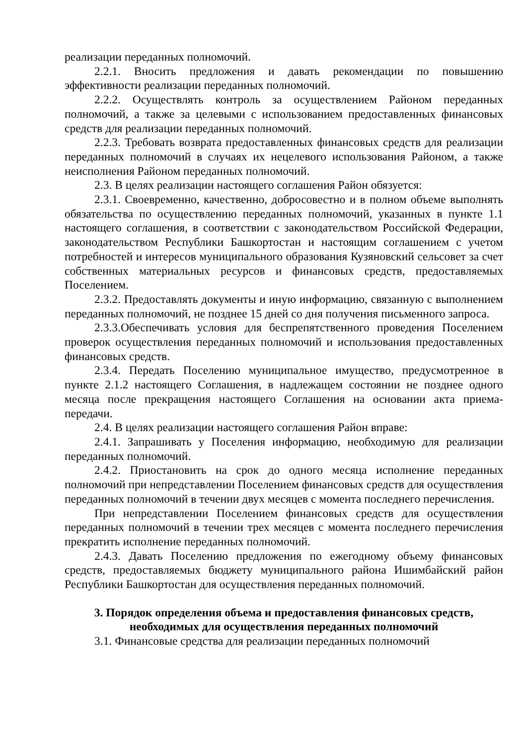реализации переданных полномочий.
2.2.1. Вносить предложения и давать рекомендации по повышению эффективности реализации переданных полномочий.
2.2.2. Осуществлять контроль за осуществлением Районом переданных полномочий, а также за целевыми с использованием предоставленных финансовых средств для реализации переданных полномочий.
2.2.3. Требовать возврата предоставленных финансовых средств для реализации переданных полномочий в случаях их нецелевого использования Районом, а также неисполнения Районом переданных полномочий.
2.3. В целях реализации настоящего соглашения Район обязуется:
2.3.1. Своевременно, качественно, добросовестно и в полном объеме выполнять обязательства по осуществлению переданных полномочий, указанных в пункте 1.1 настоящего соглашения, в соответствии с законодательством Российской Федерации, законодательством Республики Башкортостан и настоящим соглашением с учетом потребностей и интересов муниципального образования Кузяновский сельсовет за счет собственных материальных ресурсов и финансовых средств, предоставляемых Поселением.
2.3.2. Предоставлять документы и иную информацию, связанную с выполнением переданных полномочий, не позднее 15 дней со дня получения письменного запроса.
2.3.3.Обеспечивать условия для беспрепятственного проведения Поселением проверок осуществления переданных полномочий и использования предоставленных финансовых средств.
2.3.4. Передать Поселению муниципальное имущество, предусмотренное в пункте 2.1.2 настоящего Соглашения, в надлежащем состоянии не позднее одного месяца после прекращения настоящего Соглашения на основании акта приема-передачи.
2.4. В целях реализации настоящего соглашения Район вправе:
2.4.1. Запрашивать у Поселения информацию, необходимую для реализации переданных полномочий.
2.4.2. Приостановить на срок до одного месяца исполнение переданных полномочий при непредставлении Поселением финансовых средств для осуществления переданных полномочий в течении двух месяцев с момента последнего перечисления.
При непредставлении Поселением финансовых средств для осуществления переданных полномочий в течении трех месяцев с момента последнего перечисления прекратить исполнение переданных полномочий.
2.4.3. Давать Поселению предложения по ежегодному объему финансовых средств, предоставляемых бюджету муниципального района Ишимбайский район Республики Башкортостан для осуществления переданных полномочий.
3. Порядок определения объема и предоставления финансовых средств, необходимых для осуществления переданных полномочий
3.1. Финансовые средства для реализации переданных полномочий